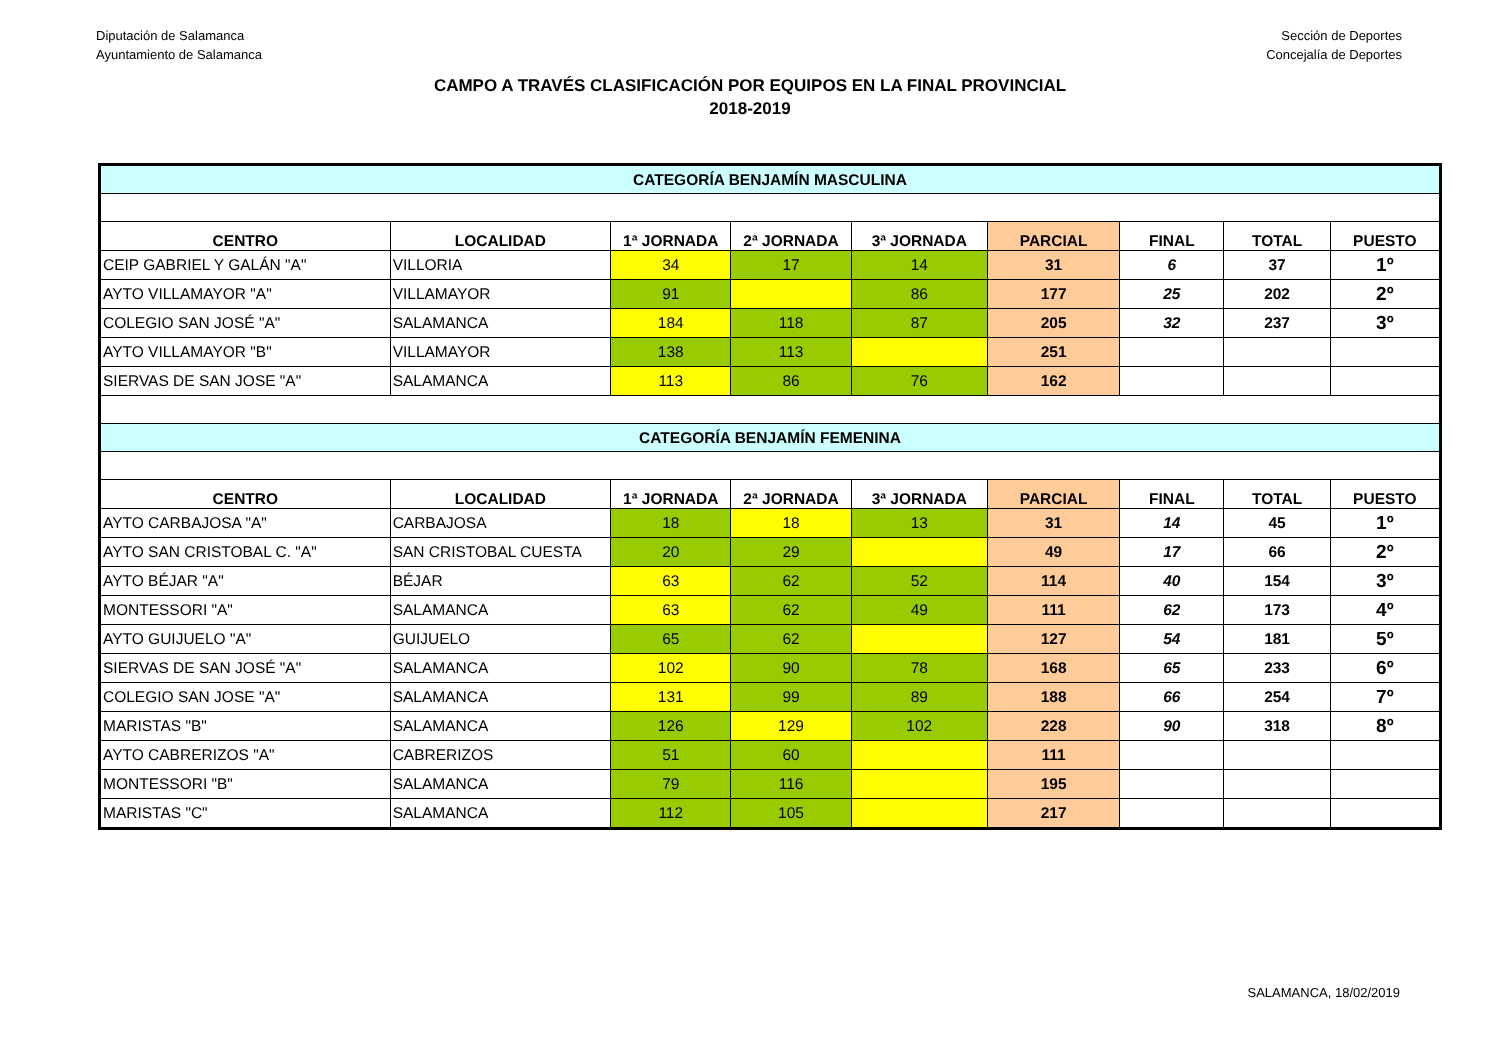Diputación de Salamanca
Ayuntamiento de Salamanca
Sección de Deportes
Concejalía de Deportes
CAMPO A TRAVÉS CLASIFICACIÓN POR EQUIPOS EN LA FINAL PROVINCIAL
2018-2019
| CATEGORÍA BENJAMÍN MASCULINA | | | | | | | | |
| CENTRO | LOCALIDAD | 1ª JORNADA | 2ª JORNADA | 3ª JORNADA | PARCIAL | FINAL | TOTAL | PUESTO |
| CEIP GABRIEL Y GALÁN "A" | VILLORIA | 34 | 17 | 14 | 31 | 6 | 37 | 1º |
| AYTO VILLAMAYOR "A" | VILLAMAYOR | 91 | | 86 | 177 | 25 | 202 | 2º |
| COLEGIO SAN JOSÉ "A" | SALAMANCA | 184 | 118 | 87 | 205 | 32 | 237 | 3º |
| AYTO VILLAMAYOR "B" | VILLAMAYOR | 138 | 113 | | 251 | | | |
| SIERVAS DE SAN JOSE "A" | SALAMANCA | 113 | 86 | 76 | 162 | | | |
| CATEGORÍA BENJAMÍN FEMENINA | | | | | | | | |
| CENTRO | LOCALIDAD | 1ª JORNADA | 2ª JORNADA | 3ª JORNADA | PARCIAL | FINAL | TOTAL | PUESTO |
| AYTO CARBAJOSA "A" | CARBAJOSA | 18 | 18 | 13 | 31 | 14 | 45 | 1º |
| AYTO SAN CRISTOBAL C. "A" | SAN CRISTOBAL CUESTA | 20 | 29 | | 49 | 17 | 66 | 2º |
| AYTO BÉJAR "A" | BÉJAR | 63 | 62 | 52 | 114 | 40 | 154 | 3º |
| MONTESSORI "A" | SALAMANCA | 63 | 62 | 49 | 111 | 62 | 173 | 4º |
| AYTO GUIJUELO "A" | GUIJUELO | 65 | 62 | | 127 | 54 | 181 | 5º |
| SIERVAS DE SAN JOSÉ "A" | SALAMANCA | 102 | 90 | 78 | 168 | 65 | 233 | 6º |
| COLEGIO SAN JOSE "A" | SALAMANCA | 131 | 99 | 89 | 188 | 66 | 254 | 7º |
| MARISTAS "B" | SALAMANCA | 126 | 129 | 102 | 228 | 90 | 318 | 8º |
| AYTO CABRERIZOS "A" | CABRERIZOS | 51 | 60 | | 111 | | | |
| MONTESSORI "B" | SALAMANCA | 79 | 116 | | 195 | | | |
| MARISTAS "C" | SALAMANCA | 112 | 105 | | 217 | | | |
SALAMANCA, 18/02/2019